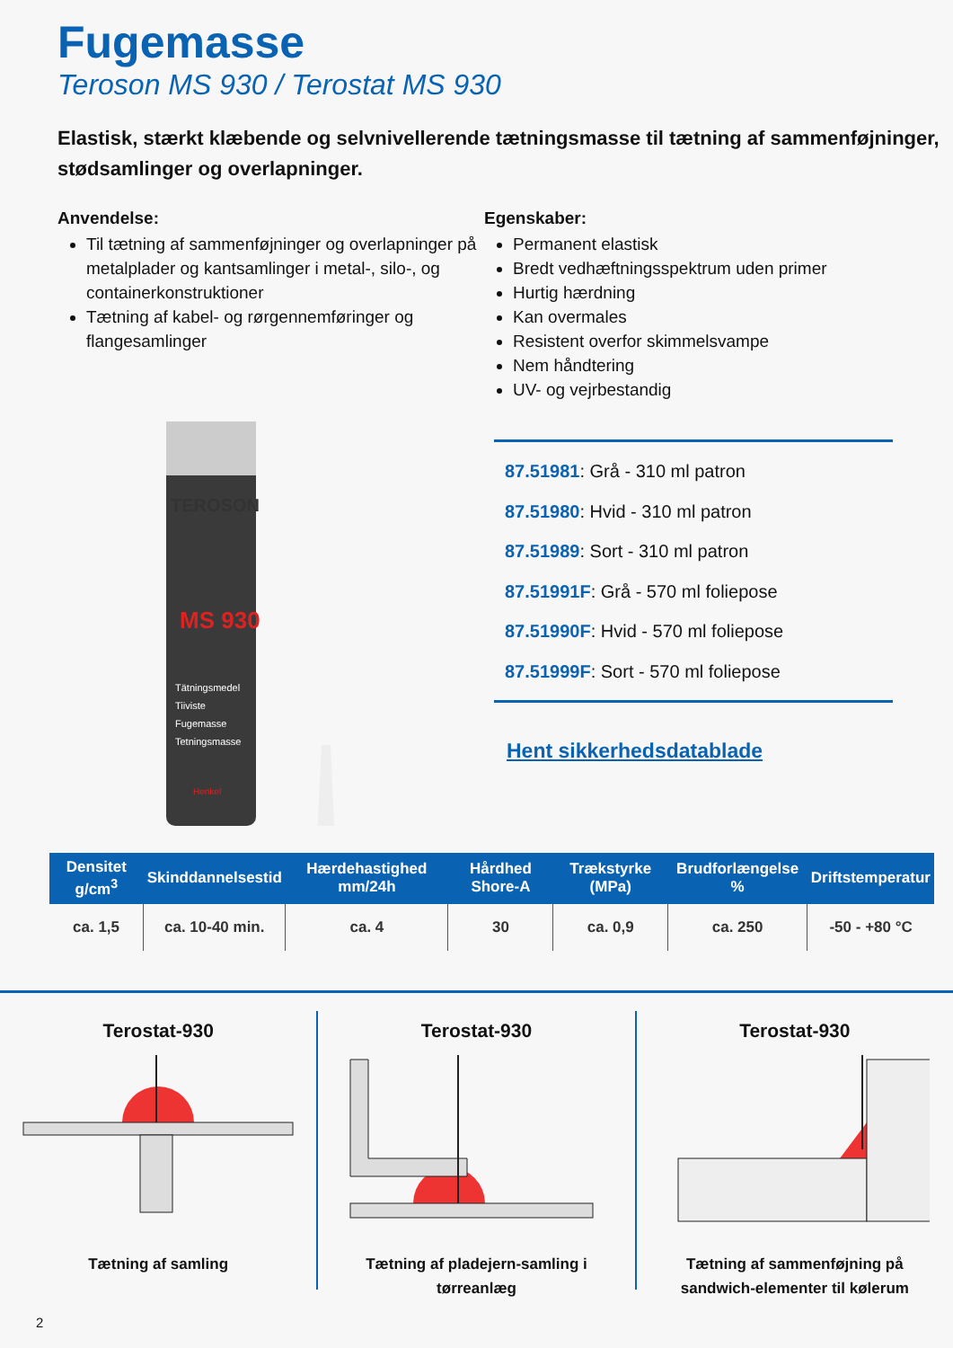Fugemasse
Teroson MS 930 / Terostat MS 930
Elastisk, stærkt klæbende og selvnivellerende tætningsmasse til tætning af sammenføjninger, stødsamlinger og overlapninger.
Anvendelse:
Til tætning af sammenføjninger og overlapninger på metalplader og kantsamlinger i metal-, silo-, og containerkonstruktioner
Tætning af kabel- og rørgennemføringer og flangesamlinger
Egenskaber:
Permanent elastisk
Bredt vedhæftningsspektrum uden primer
Hurtig hærdning
Kan overmales
Resistent overfor skimmelsvampe
Nem håndtering
UV- og vejrbestandig
TEROSON
MS 930
Tätningsmedel
Tiiviste
Fugemasse
Tetningsmasse
Henkel
87.51981: Grå - 310 ml patron
87.51980: Hvid - 310 ml patron
87.51989: Sort - 310 ml patron
87.51991F: Grå - 570 ml foliepose
87.51990F: Hvid - 570 ml foliepose
87.51999F: Sort - 570 ml foliepose
Hent sikkerhedsdatablade
| Densitet g/cm<sup>3</sup> | Skinddannelsestid | Hærdehastighed mm/24h | Hårdhed Shore-A | Trækstyrke (MPa) | Brudforlængelse % | Driftstemperatur |
| --- | --- | --- | --- | --- | --- | --- |
| ca. 1,5 | ca. 10-40 min. | ca. 4 | 30 | ca. 0,9 | ca. 250 | -50 - +80 °C |
Terostat-930
Tætning af samling
Terostat-930
Tætning af pladejern-samling i tørreanlæg
Terostat-930
Tætning af sammenføjning på sandwich-elementer til kølerum
2